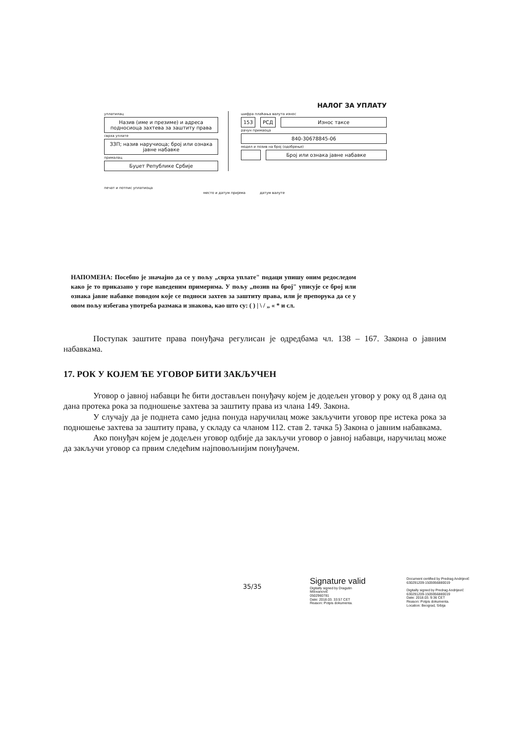НАЛОГ ЗА УПЛАТУ
уплатилац
Назив (име и презиме) и адреса подносиоца захтева за заштиту права
сврха уплате
ЗЗП; назив наручиоца; број или ознака јавне набавке
прималац
Буџет Републике Србије
шифра плаћања валута износ
153 РСД Износ таксе
рачун примаоца
840-30678845-06
модел и позив на број (одобрење)
Број или ознака јавне набавке
печат и потпис уплатиоца
место и датум пријема датум валуте
НАПОМЕНА: Посебно је значајно да се у пољу „сврха уплате" подаци упишу оним редоследом како је то приказано у горе наведеним примерима. У пољу „позив на број" уписује се број или ознака јавне набавке поводом које се подноси захтев за заштиту права, или је препорука да се у овом пољу избегава употреба размака и знакова, као што су: ( ) | \ / „ « * и сл.
Поступак заштите права понуђача регулисан је одредбама чл. 138 – 167. Закона о јавним набавкама.
17. РОК У КОЈЕМ ЋЕ УГОВОР БИТИ ЗАКЉУЧЕН
Уговор о јавној набавци ће бити достављен понуђачу којем је додељен уговор у року од 8 дана од дана протека рока за подношење захтева за заштиту права из члана 149. Закона.
У случају да је поднета само једна понуда наручилац може закључити уговор пре истека рока за подношење захтева за заштиту права, у складу са чланом 112. став 2. тачка 5) Закона о јавним набавкама.
Ако понуђач којем је додељен уговор одбије да закључи уговор о јавној набавци, наручилац може да закључи уговор са првим следећим најповољнијим понуђачем.
35/35
Signature valid
Digitally signed by Dragutin
Milovanović
0502960781
Date: 2018.03. 33:57 CET
Reason: Potpis dokumenta.
Document certified by Predrag Andrijević
630291209-1505956880019
Digitally signed by Predrag Andrijević
630291209-1505956880019
Date: 2018.03. 9:36 CET
Reason: Potpis dokumenta.
Location: Beograd, Srbija